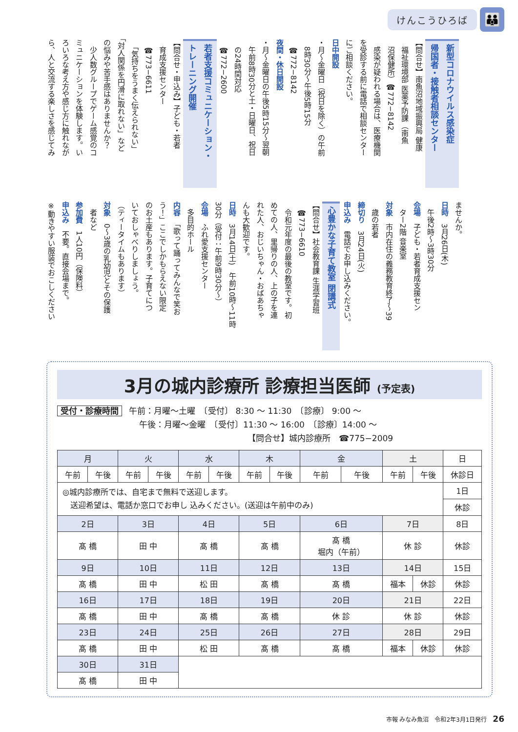けんこうひろば 👪
新型コロナウイルス感染症
帰国者・接触者相談センター
【問合せ】南魚沼地域振興局 健康
　福祉環境部 医薬予防課（南魚
　沼保健所）☎772−8142
　感染が疑われる場合は、医療機関
を受診する前に電話で相談センター
にご相談ください。
日中開設
・月〜金曜日（祝日を除く）の午前
　8時30分〜午後5時15分
　☎772−8142
夜間・休日開設
・月〜金曜日の午後5時15分〜翌朝
　午前8時30分と土・日曜日、祝日
　の24時間対応
　☎772−2600
若者支援コミュニケーション・
トレーニング開催
【問合せ・申込み】子ども・若者
　育成支援センター
　☎773−6611
　「気持ちをうまく伝えられない」
「対人関係を円滑に取れない」など
の悩みや苦手感はありませんか？
　少人数グループでゲーム感覚のコ
ミュニケーションを体験します。い
ろいろな考え方や感じ方に触れなが
ら、人と交流する楽しさを感じてみ
ませんか。
日時　3月26日(木)
　午後2時〜3時30分
会場　子ども・若者育成支援セン
　ター2階 音楽室
対象　市内在住の義務教育終了〜39
　歳の若者
締切り　3月24日(火)
申込み　電話でお申し込みください。
心豊かな子育て教室 閉講式
【問合せ】社会教育課 生涯学習班
　☎773−6610
　令和元年度の最後の教室です。初
めての人、里帰りの人、上の子を連
れた人、おじいちゃん・おばあちゃ
んも大歓迎です。
日時　3月14日(土)　午前10時〜11時
30分（受付：午前9時30分〜）
会場　ふれ愛支援センター
　多目的ホール
内容　「歌って踊ってみんなで笑お
う！」ここでしかもらえない限定
のお土産もあります。子育てにつ
いておしゃべりしましょう。
（ティータイムもあります）
対象　0〜3歳の乳幼児とその保護
　者など
参加費　1人10円（保険料）
申込み　不要。直接会場まで。
※動きやすい服装でおこしください
3月の城内診療所 診療担当医師 (予定表)
受付・診療時間 午前：月曜〜土曜　〔受付〕 8:30 〜 11:30　〔診療〕 9:00 〜
午後：月曜〜金曜　〔受付〕11:30 〜 16:00　〔診療〕14:00 〜
【問合せ】城内診療所　☎775−2009
| 月 | | 火 | | 水 | | 木 | | 金 | | 土 | | 日 |
| --- | --- | --- | --- | --- | --- | --- | --- | --- | --- | --- | --- | --- |
| 午前 | 午後 | 午前 | 午後 | 午前 | 午後 | 午前 | 午後 | 午前 | 午後 | 午前 | 午後 | 休診日 |
| ◎城内診療所では、自宅まで無料で送迎します。 送迎希望は、電話か窓口でお申し 込みください。(送迎は午前中のみ) | | | | | | | | | | | | 1日 |
| | | | | | | | | | | | | 休診 |
| 2日 | | 3日 | | 4日 | | 5日 | | 6日 | | 7日 | | 8日 |
| 髙 橋 | | 田 中 | | 髙 橋 | | 髙 橋 | | 髙 橋 堀内（午前） | | 休 診 | | 休診 |
| 9日 | | 10日 | | 11日 | | 12日 | | 13日 | | 14日 | | 15日 |
| 髙 橋 | | 田 中 | | 松 田 | | 髙 橋 | | 髙 橋 | | 福本 | 休診 | 休診 |
| 16日 | | 17日 | | 18日 | | 19日 | | 20日 | | 21日 | | 22日 |
| 髙 橋 | | 田 中 | | 髙 橋 | | 髙 橋 | | 休 診 | | 休 診 | | 休診 |
| 23日 | | 24日 | | 25日 | | 26日 | | 27日 | | 28日 | | 29日 |
| 髙 橋 | | 田 中 | | 松 田 | | 髙 橋 | | 髙 橋 | | 福本 | 休診 | 休診 |
| 30日 | | 31日 | | | | | | | | | | |
| 髙 橋 | | 田 中 | | | | | | | | | | |
市報 みなみ魚沼　令和2年3月1日発行　26